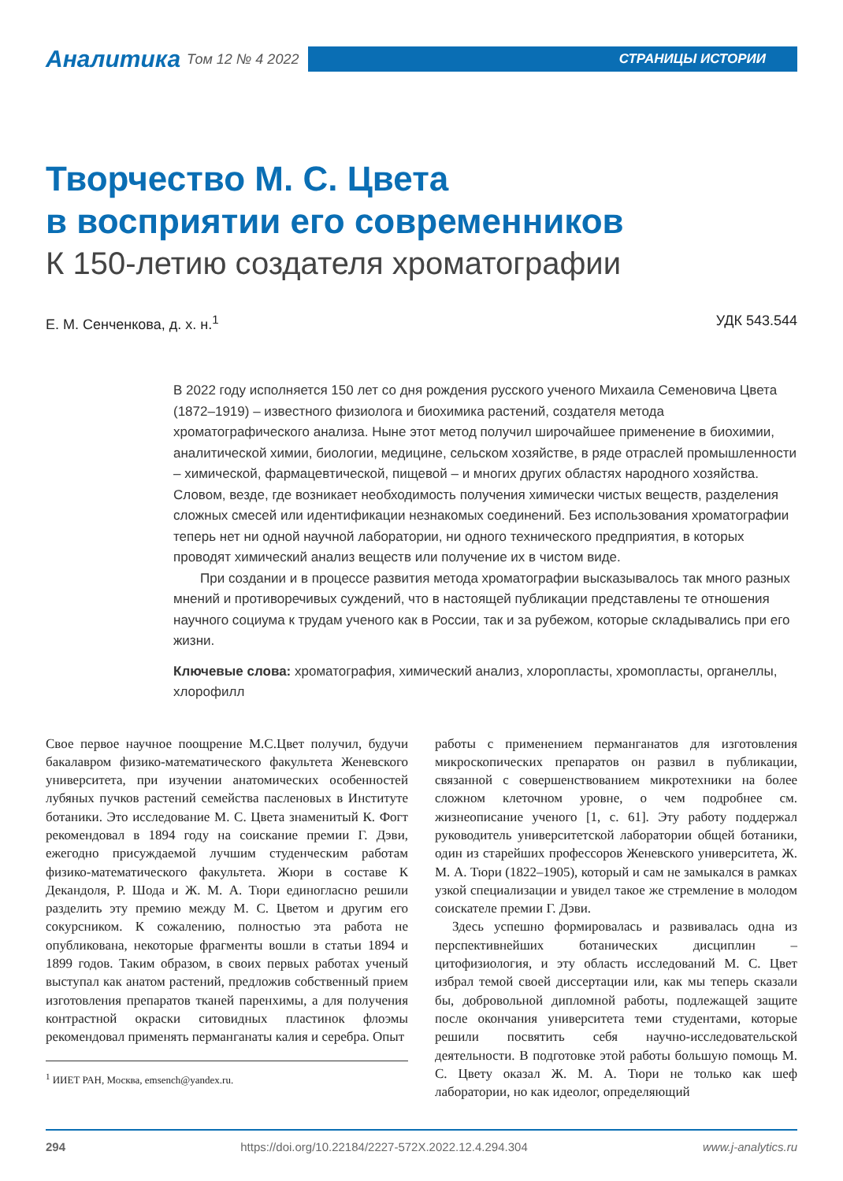Аналитика Том 12 № 4 2022
СТРАНИЦЫ ИСТОРИИ
Творчество М. С. Цвета
в восприятии его современников
К 150-летию создателя хроматографии
Е. М. Сенченкова, д. х. н.<sup>1</sup> УДК 543.544
В 2022 году исполняется 150 лет со дня рождения русского ученого Михаила Семеновича Цвета (1872–1919) – известного физиолога и биохимика растений, создателя метода хроматографического анализа. Ныне этот метод получил широчайшее применение в биохимии, аналитической химии, биологии, медицине, сельском хозяйстве, в ряде отраслей промышленности – химической, фармацевтической, пищевой – и многих других областях народного хозяйства. Словом, везде, где возникает необходимость получения химически чистых веществ, разделения сложных смесей или идентификации незнакомых соединений. Без использования хроматографии теперь нет ни одной научной лаборатории, ни одного технического предприятия, в которых проводят химический анализ веществ или получение их в чистом виде.
При создании и в процессе развития метода хроматографии высказывалось так много разных мнений и противоречивых суждений, что в настоящей публикации представлены те отношения научного социума к трудам ученого как в России, так и за рубежом, которые складывались при его жизни.
Ключевые слова: хроматография, химический анализ, хлоропласты, хромопласты, органеллы, хлорофилл
Свое первое научное поощрение М.С.Цвет получил, будучи бакалавром физико-математического факультета Женевского университета, при изучении анатомических особенностей лубяных пучков растений семейства пасленовых в Институте ботаники. Это исследование М. С. Цвета знаменитый К. Фогт рекомендовал в 1894 году на соискание премии Г. Дэви, ежегодно присуждаемой лучшим студенческим работам физико-математического факультета. Жюри в составе К Декандоля, Р. Шода и Ж. М. А. Тюри единогласно решили разделить эту премию между М. С. Цветом и другим его сокурсником. К сожалению, полностью эта работа не опубликована, некоторые фрагменты вошли в статьи 1894 и 1899 годов. Таким образом, в своих первых работах ученый выступал как анатом растений, предложив собственный прием изготовления препаратов тканей паренхимы, а для получения контрастной окраски ситовидных пластинок флоэмы рекомендовал применять перманганаты калия и серебра. Опыт
<sup>1</sup> ИИЕТ РАН, Москва, emsench@yandex.ru.
работы с применением перманганатов для изготовления микроскопических препаратов он развил в публикации, связанной с совершенствованием микротехники на более сложном клеточном уровне, о чем подробнее см. жизнеописание ученого [1, с. 61]. Эту работу поддержал руководитель университетской лаборатории общей ботаники, один из старейших профессоров Женевского университета, Ж. М. А. Тюри (1822–1905), который и сам не замыкался в рамках узкой специализации и увидел такое же стремление в молодом соискателе премии Г. Дэви.
Здесь успешно формировалась и развивалась одна из перспективнейших ботанических дисциплин – цитофизиология, и эту область исследований М. С. Цвет избрал темой своей диссертации или, как мы теперь сказали бы, добровольной дипломной работы, подлежащей защите после окончания университета теми студентами, которые решили посвятить себя научно-исследовательской деятельности. В подготовке этой работы большую помощь М. С. Цвету оказал Ж. М. А. Тюри не только как шеф лаборатории, но как идеолог, определяющий
294 https://doi.org/10.22184/2227-572X.2022.12.4.294.304 www.j-analytics.ru